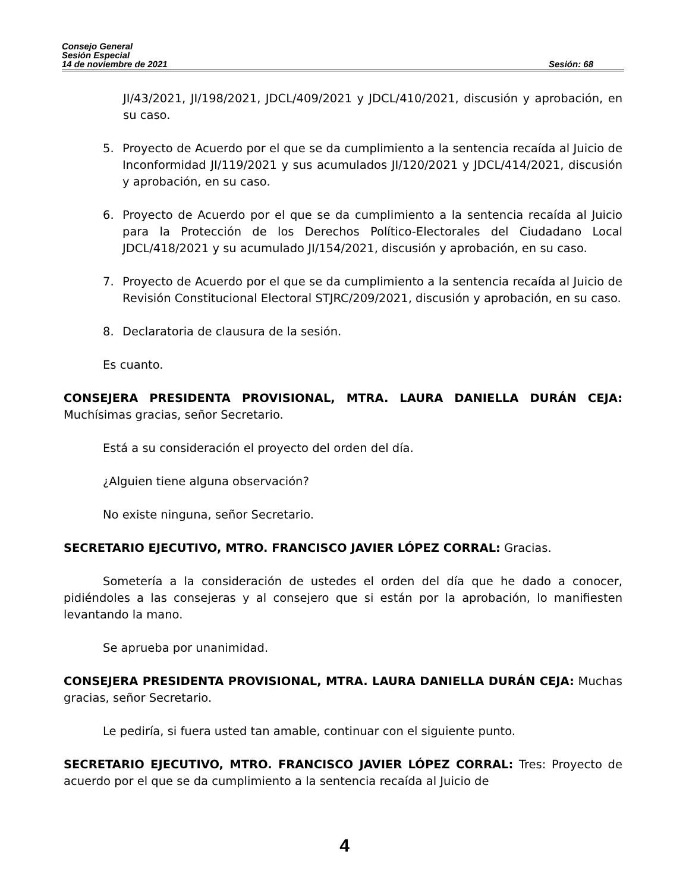Consejo General
Sesión Especial
14 de noviembre de 2021 Sesión: 68
JI/43/2021, JI/198/2021, JDCL/409/2021 y JDCL/410/2021, discusión y aprobación, en su caso.
5. Proyecto de Acuerdo por el que se da cumplimiento a la sentencia recaída al Juicio de Inconformidad JI/119/2021 y sus acumulados JI/120/2021 y JDCL/414/2021, discusión y aprobación, en su caso.
6. Proyecto de Acuerdo por el que se da cumplimiento a la sentencia recaída al Juicio para la Protección de los Derechos Político-Electorales del Ciudadano Local JDCL/418/2021 y su acumulado JI/154/2021, discusión y aprobación, en su caso.
7. Proyecto de Acuerdo por el que se da cumplimiento a la sentencia recaída al Juicio de Revisión Constitucional Electoral STJRC/209/2021, discusión y aprobación, en su caso.
8. Declaratoria de clausura de la sesión.
Es cuanto.
CONSEJERA PRESIDENTA PROVISIONAL, MTRA. LAURA DANIELLA DURÁN CEJA: Muchísimas gracias, señor Secretario.
Está a su consideración el proyecto del orden del día.
¿Alguien tiene alguna observación?
No existe ninguna, señor Secretario.
SECRETARIO EJECUTIVO, MTRO. FRANCISCO JAVIER LÓPEZ CORRAL: Gracias.
Sometería a la consideración de ustedes el orden del día que he dado a conocer, pidiéndoles a las consejeras y al consejero que si están por la aprobación, lo manifiesten levantando la mano.
Se aprueba por unanimidad.
CONSEJERA PRESIDENTA PROVISIONAL, MTRA. LAURA DANIELLA DURÁN CEJA: Muchas gracias, señor Secretario.
Le pediría, si fuera usted tan amable, continuar con el siguiente punto.
SECRETARIO EJECUTIVO, MTRO. FRANCISCO JAVIER LÓPEZ CORRAL: Tres: Proyecto de acuerdo por el que se da cumplimiento a la sentencia recaída al Juicio de
4